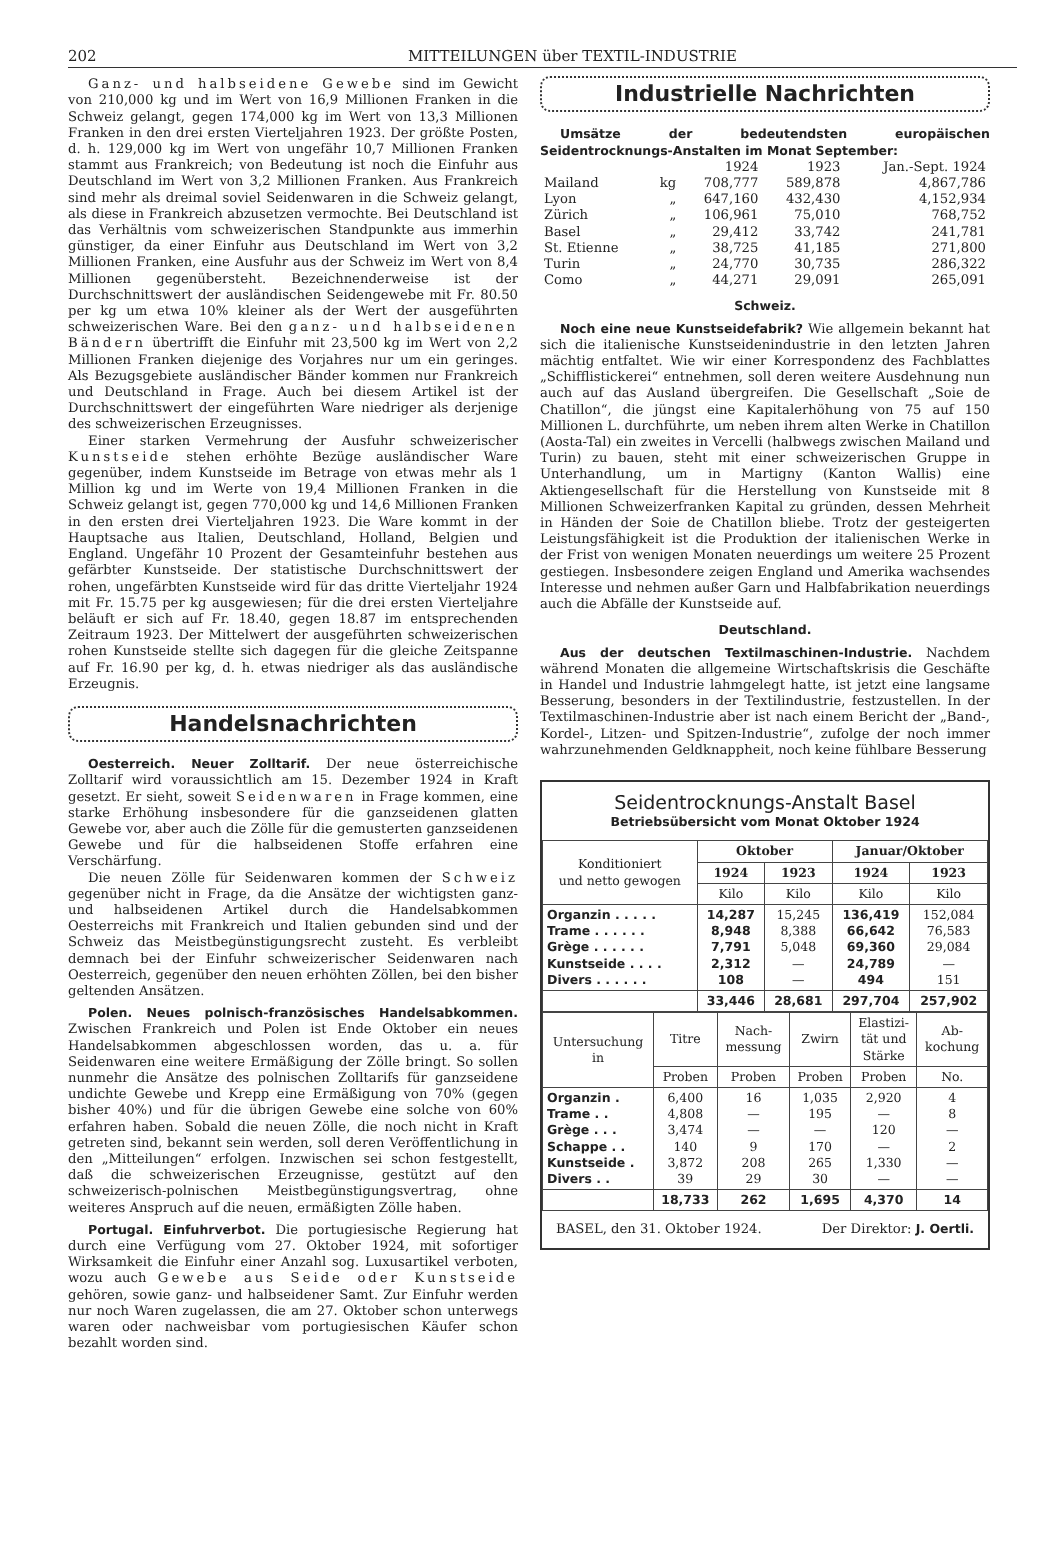202 MITTEILUNGEN über TEXTIL-INDUSTRIE
Ganz- und halbseidene Gewebe sind im Gewicht von 210,000 kg und im Wert von 16,9 Millionen Franken in die Schweiz gelangt, gegen 174,000 kg im Wert von 13,3 Millionen Franken in den drei ersten Vierteljahren 1923. Der größte Posten, d. h. 129,000 kg im Wert von ungefähr 10,7 Millionen Franken stammt aus Frankreich; von Bedeutung ist noch die Einfuhr aus Deutschland im Wert von 3,2 Millionen Franken. Aus Frankreich sind mehr als dreimal soviel Seidenwaren in die Schweiz gelangt, als diese in Frankreich abzusetzen vermochte. Bei Deutschland ist das Verhältnis vom schweizerischen Standpunkte aus immerhin günstiger, da einer Einfuhr aus Deutschland im Wert von 3,2 Millionen Franken, eine Ausfuhr aus der Schweiz im Wert von 8,4 Millionen gegenübersteht. Bezeichnenderweise ist der Durchschnittswert der ausländischen Seidengewebe mit Fr. 80.50 per kg um etwa 10% kleiner als der Wert der ausgeführten schweizerischen Ware. Bei den ganz- und halbseidenen Bändern übertrifft die Einfuhr mit 23,500 kg im Wert von 2,2 Millionen Franken diejenige des Vorjahres nur um ein geringes. Als Bezugsgebiete ausländischer Bänder kommen nur Frankreich und Deutschland in Frage. Auch bei diesem Artikel ist der Durchschnittswert der eingeführten Ware niedriger als derjenige des schweizerischen Erzeugnisses.
Einer starken Vermehrung der Ausfuhr schweizerischer Kunstseide stehen erhöhte Bezüge ausländischer Ware gegenüber, indem Kunstseide im Betrage von etwas mehr als 1 Million kg und im Werte von 19,4 Millionen Franken in die Schweiz gelangt ist, gegen 770,000 kg und 14,6 Millionen Franken in den ersten drei Vierteljahren 1923. Die Ware kommt in der Hauptsache aus Italien, Deutschland, Holland, Belgien und England. Ungefähr 10 Prozent der Gesamteinfuhr bestehen aus gefärbter Kunstseide. Der statistische Durchschnittswert der rohen, ungefärbten Kunstseide wird für das dritte Vierteljahr 1924 mit Fr. 15.75 per kg ausgewiesen; für die drei ersten Vierteljahre beläuft er sich auf Fr. 18.40, gegen 18.87 im entsprechenden Zeitraum 1923. Der Mittelwert der ausgeführten schweizerischen rohen Kunstseide stellte sich dagegen für die gleiche Zeitspanne auf Fr. 16.90 per kg, d. h. etwas niedriger als das ausländische Erzeugnis.
Handelsnachrichten
Oesterreich. Neuer Zolltarif. Der neue österreichische Zolltarif wird voraussichtlich am 15. Dezember 1924 in Kraft gesetzt. Er sieht, soweit Seidenwaren in Frage kommen, eine starke Erhöhung insbesondere für die ganzseidenen glatten Gewebe vor, aber auch die Zölle für die gemusterten ganzseidenen Gewebe und für die halbseidenen Stoffe erfahren eine Verschärfung.
Die neuen Zölle für Seidenwaren kommen der Schweiz gegenüber nicht in Frage, da die Ansätze der wichtigsten ganz- und halbseidenen Artikel durch die Handelsabkommen Oesterreichs mit Frankreich und Italien gebunden sind und der Schweiz das Meistbegünstigungsrecht zusteht. Es verbleibt demnach bei der Einfuhr schweizerischer Seidenwaren nach Oesterreich, gegenüber den neuen erhöhten Zöllen, bei den bisher geltenden Ansätzen.
Polen. Neues polnisch-französisches Handelsabkommen. Zwischen Frankreich und Polen ist Ende Oktober ein neues Handelsabkommen abgeschlossen worden, das u. a. für Seidenwaren eine weitere Ermäßigung der Zölle bringt. So sollen nunmehr die Ansätze des polnischen Zolltarifs für ganzseidene undichte Gewebe und Krepp eine Ermäßigung von 70% (gegen bisher 40%) und für die übrigen Gewebe eine solche von 60% erfahren haben. Sobald die neuen Zölle, die noch nicht in Kraft getreten sind, bekannt sein werden, soll deren Veröffentlichung in den „Mitteilungen“ erfolgen. Inzwischen sei schon festgestellt, daß die schweizerischen Erzeugnisse, gestützt auf den schweizerisch-polnischen Meistbegünstigungsvertrag, ohne weiteres Anspruch auf die neuen, ermäßigten Zölle haben.
Portugal. Einfuhrverbot. Die portugiesische Regierung hat durch eine Verfügung vom 27. Oktober 1924, mit sofortiger Wirksamkeit die Einfuhr einer Anzahl sog. Luxusartikel verboten, wozu auch Gewebe aus Seide oder Kunstseide gehören, sowie ganz- und halbseidener Samt. Zur Einfuhr werden nur noch Waren zugelassen, die am 27. Oktober schon unterwegs waren oder nachweisbar vom portugiesischen Käufer schon bezahlt worden sind.
Industrielle Nachrichten
Umsätze der bedeutendsten europäischen Seidentrocknungs-Anstalten im Monat September:
| | | 1924 | 1923 | Jan.-Sept. 1924 |
| Mailand | kg | 708,777 | 589,878 | 4,867,786 |
| Lyon | „ | 647,160 | 432,430 | 4,152,934 |
| Zürich | „ | 106,961 | 75,010 | 768,752 |
| Basel | „ | 29,412 | 33,742 | 241,781 |
| St. Etienne | „ | 38,725 | 41,185 | 271,800 |
| Turin | „ | 24,770 | 30,735 | 286,322 |
| Como | „ | 44,271 | 29,091 | 265,091 |
Schweiz.
Noch eine neue Kunstseidefabrik? Wie allgemein bekannt hat sich die italienische Kunstseidenindustrie in den letzten Jahren mächtig entfaltet. Wie wir einer Korrespondenz des Fachblattes „Schifflistickerei“ entnehmen, soll deren weitere Ausdehnung nun auch auf das Ausland übergreifen. Die Gesellschaft „Soie de Chatillon“, die jüngst eine Kapitalerhöhung von 75 auf 150 Millionen L. durchführte, um neben ihrem alten Werke in Chatillon (Aosta-Tal) ein zweites in Vercelli (halbwegs zwischen Mailand und Turin) zu bauen, steht mit einer schweizerischen Gruppe in Unterhandlung, um in Martigny (Kanton Wallis) eine Aktiengesellschaft für die Herstellung von Kunstseide mit 8 Millionen Schweizerfranken Kapital zu gründen, dessen Mehrheit in Händen der Soie de Chatillon bliebe. Trotz der gesteigerten Leistungsfähigkeit ist die Produktion der italienischen Werke in der Frist von wenigen Monaten neuerdings um weitere 25 Prozent gestiegen. Insbesondere zeigen England und Amerika wachsendes Interesse und nehmen außer Garn und Halbfabrikation neuerdings auch die Abfälle der Kunstseide auf.
Deutschland.
Aus der deutschen Textilmaschinen-Industrie. Nachdem während Monaten die allgemeine Wirtschaftskrisis die Geschäfte in Handel und Industrie lahmgelegt hatte, ist jetzt eine langsame Besserung, besonders in der Textilindustrie, festzustellen. In der Textilmaschinen-Industrie aber ist nach einem Bericht der „Band-, Kordel-, Litzen- und Spitzen-Industrie“, zufolge der noch immer wahrzunehmenden Geldknappheit, noch keine fühlbare Besserung
Seidentrocknungs-Anstalt Basel
Betriebsübersicht vom Monat Oktober 1924
| Konditioniert und netto gewogen | Oktober | | Januar/Oktober | |
| --- | --- | --- | --- | --- |
| | 1924 | 1923 | 1924 | 1923 |
| | Kilo | Kilo | Kilo | Kilo |
| Organzin . . . . . Trame . . . . . . Grège . . . . . . Kunstseide . . . . Divers . . . . . . | 14,287 8,948 7,791 2,312 108 | 15,245 8,388 5,048 — — | 136,419 66,642 69,360 24,789 494 | 152,084 76,583 29,084 — 151 |
| | 33,446 | 28,681 | 297,704 | 257,902 |
| Untersuchung in | Titre | Nach- messung | Zwirn | Elastizi- tät und Stärke | Ab- kochung |
| --- | --- | --- | --- | --- | --- |
| | Proben | Proben | Proben | Proben | No. |
| Organzin . Trame . . Grège . . . Schappe . . Kunstseide . Divers . . | 6,400 4,808 3,474 140 3,872 39 | 16 — — 9 208 29 | 1,035 195 — 170 265 30 | 2,920 — 120 — 1,330 — | 4 8 — 2 — — |
| | 18,733 | 262 | 1,695 | 4,370 | 14 |
BASEL, den 31. Oktober 1924. Der Direktor: J. Oertli.